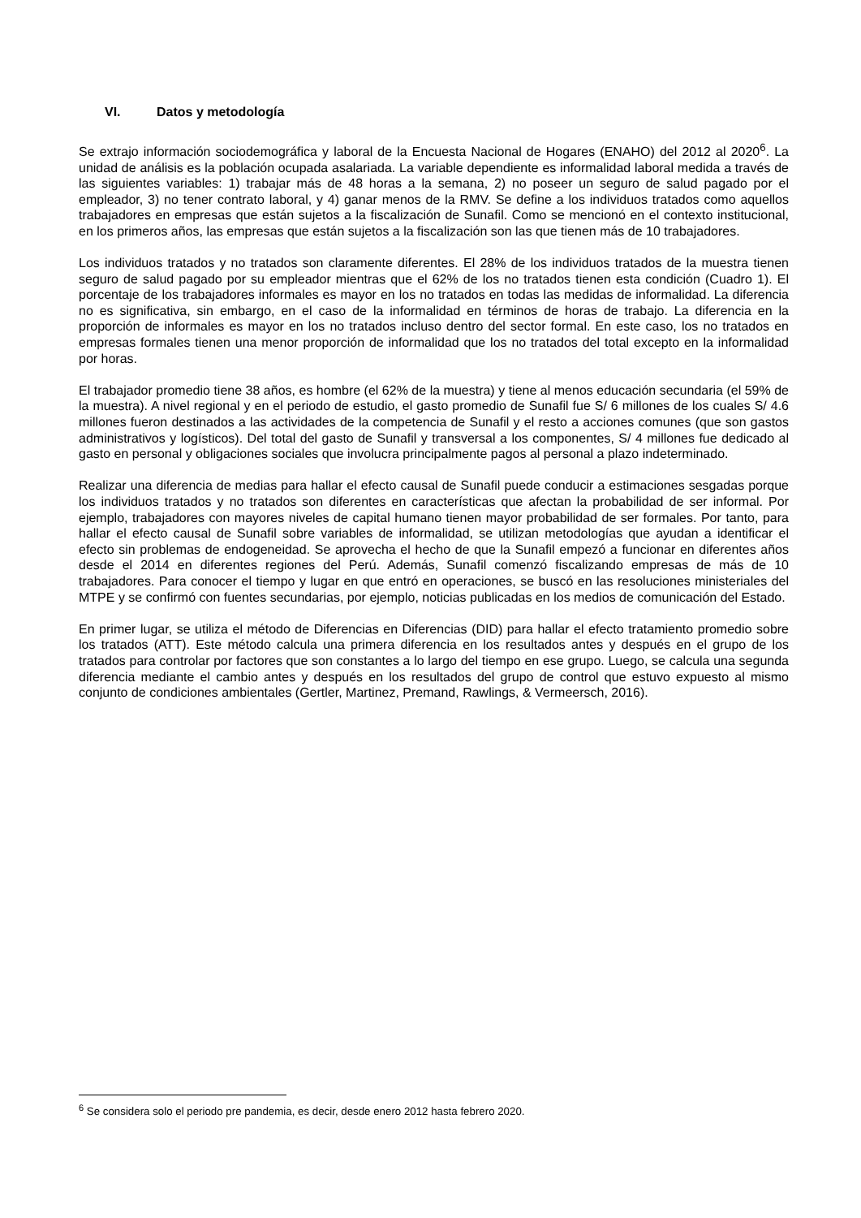VI. Datos y metodología
Se extrajo información sociodemográfica y laboral de la Encuesta Nacional de Hogares (ENAHO) del 2012 al 2020<sup>6</sup>. La unidad de análisis es la población ocupada asalariada. La variable dependiente es informalidad laboral medida a través de las siguientes variables: 1) trabajar más de 48 horas a la semana, 2) no poseer un seguro de salud pagado por el empleador, 3) no tener contrato laboral, y 4) ganar menos de la RMV. Se define a los individuos tratados como aquellos trabajadores en empresas que están sujetos a la fiscalización de Sunafil. Como se mencionó en el contexto institucional, en los primeros años, las empresas que están sujetos a la fiscalización son las que tienen más de 10 trabajadores.
Los individuos tratados y no tratados son claramente diferentes. El 28% de los individuos tratados de la muestra tienen seguro de salud pagado por su empleador mientras que el 62% de los no tratados tienen esta condición (Cuadro 1). El porcentaje de los trabajadores informales es mayor en los no tratados en todas las medidas de informalidad. La diferencia no es significativa, sin embargo, en el caso de la informalidad en términos de horas de trabajo. La diferencia en la proporción de informales es mayor en los no tratados incluso dentro del sector formal. En este caso, los no tratados en empresas formales tienen una menor proporción de informalidad que los no tratados del total excepto en la informalidad por horas.
El trabajador promedio tiene 38 años, es hombre (el 62% de la muestra) y tiene al menos educación secundaria (el 59% de la muestra). A nivel regional y en el periodo de estudio, el gasto promedio de Sunafil fue S/ 6 millones de los cuales S/ 4.6 millones fueron destinados a las actividades de la competencia de Sunafil y el resto a acciones comunes (que son gastos administrativos y logísticos). Del total del gasto de Sunafil y transversal a los componentes, S/ 4 millones fue dedicado al gasto en personal y obligaciones sociales que involucra principalmente pagos al personal a plazo indeterminado.
Realizar una diferencia de medias para hallar el efecto causal de Sunafil puede conducir a estimaciones sesgadas porque los individuos tratados y no tratados son diferentes en características que afectan la probabilidad de ser informal. Por ejemplo, trabajadores con mayores niveles de capital humano tienen mayor probabilidad de ser formales. Por tanto, para hallar el efecto causal de Sunafil sobre variables de informalidad, se utilizan metodologías que ayudan a identificar el efecto sin problemas de endogeneidad. Se aprovecha el hecho de que la Sunafil empezó a funcionar en diferentes años desde el 2014 en diferentes regiones del Perú. Además, Sunafil comenzó fiscalizando empresas de más de 10 trabajadores. Para conocer el tiempo y lugar en que entró en operaciones, se buscó en las resoluciones ministeriales del MTPE y se confirmó con fuentes secundarias, por ejemplo, noticias publicadas en los medios de comunicación del Estado.
En primer lugar, se utiliza el método de Diferencias en Diferencias (DID) para hallar el efecto tratamiento promedio sobre los tratados (ATT). Este método calcula una primera diferencia en los resultados antes y después en el grupo de los tratados para controlar por factores que son constantes a lo largo del tiempo en ese grupo. Luego, se calcula una segunda diferencia mediante el cambio antes y después en los resultados del grupo de control que estuvo expuesto al mismo conjunto de condiciones ambientales (Gertler, Martinez, Premand, Rawlings, & Vermeersch, 2016).
<sup>6</sup> Se considera solo el periodo pre pandemia, es decir, desde enero 2012 hasta febrero 2020.